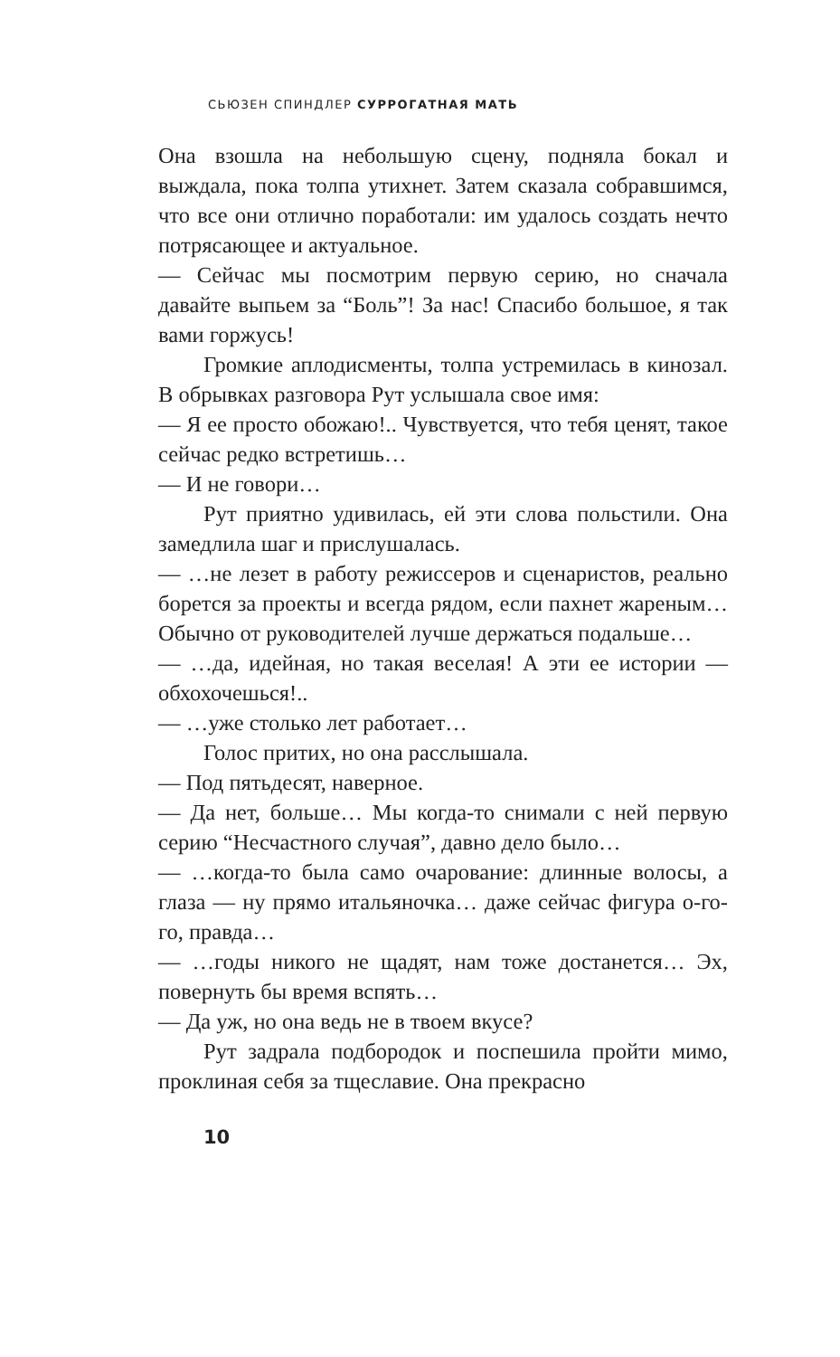СЬЮЗЕН СПИНДЛЕР СУРРОГАТНАЯ МАТЬ
Она взошла на небольшую сцену, подняла бокал и выждала, пока толпа утихнет. Затем сказала собравшимся, что все они отлично поработали: им удалось создать нечто потрясающее и актуальное.
— Сейчас мы посмотрим первую серию, но сначала давайте выпьем за “Боль”! За нас! Спасибо большое, я так вами горжусь!
Громкие аплодисменты, толпа устремилась в кинозал. В обрывках разговора Рут услышала свое имя:
— Я ее просто обожаю!.. Чувствуется, что тебя ценят, такое сейчас редко встретишь…
— И не говори…
Рут приятно удивилась, ей эти слова польстили. Она замедлила шаг и прислушалась.
— …не лезет в работу режиссеров и сценаристов, реально борется за проекты и всегда рядом, если пахнет жареным… Обычно от руководителей лучше держаться подальше…
— …да, идейная, но такая веселая! А эти ее истории — обхохочешься!..
— …уже столько лет работает…
Голос притих, но она расслышала.
— Под пятьдесят, наверное.
— Да нет, больше… Мы когда-то снимали с ней первую серию “Несчастного случая”, давно дело было…
— …когда-то была само очарование: длинные волосы, а глаза — ну прямо итальяночка… даже сейчас фигура о-го-го, правда…
— …годы никого не щадят, нам тоже достанется… Эх, повернуть бы время вспять…
— Да уж, но она ведь не в твоем вкусе?
Рут задрала подбородок и поспешила пройти мимо, проклиная себя за тщеславие. Она прекрасно
10